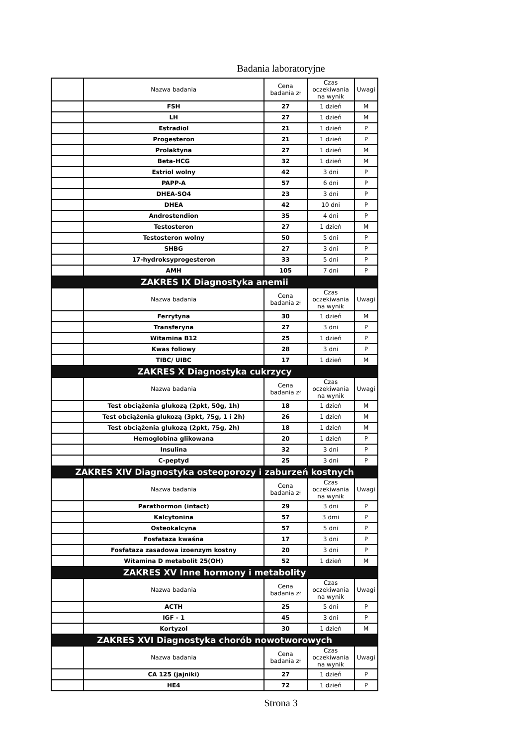Badania laboratoryjne
| | Nazwa badania | Cena badania zł | Czas oczekiwania na wynik | Uwagi |
| --- | --- | --- | --- | --- |
| | FSH | 27 | 1 dzień | M |
| | LH | 27 | 1 dzień | M |
| | Estradiol | 21 | 1 dzień | P |
| | Progesteron | 21 | 1 dzień | P |
| | Prolaktyna | 27 | 1 dzień | M |
| | Beta-HCG | 32 | 1 dzień | M |
| | Estriol wolny | 42 | 3 dni | P |
| | PAPP-A | 57 | 6 dni | P |
| | DHEA-SO4 | 23 | 3 dni | P |
| | DHEA | 42 | 10 dni | P |
| | Androstendion | 35 | 4 dni | P |
| | Testosteron | 27 | 1 dzień | M |
| | Testosteron wolny | 50 | 5 dni | P |
| | SHBG | 27 | 3 dni | P |
| | 17-hydroksyprogesteron | 33 | 5 dni | P |
| | AMH | 105 | 7 dni | P |
| ZAKRES IX Diagnostyka anemii | | | | |
| | Nazwa badania | Cena badania zł | Czas oczekiwania na wynik | Uwagi |
| | Ferrytyna | 30 | 1 dzień | M |
| | Transferyna | 27 | 3 dni | P |
| | Witamina B12 | 25 | 1 dzień | P |
| | Kwas foliowy | 28 | 3 dni | P |
| | TIBC/ UIBC | 17 | 1 dzień | M |
| ZAKRES X Diagnostyka cukrzycy | | | | |
| | Nazwa badania | Cena badania zł | Czas oczekiwania na wynik | Uwagi |
| | Test obciążenia glukozą (2pkt, 50g, 1h) | 18 | 1 dzień | M |
| | Test obciążenia glukozą (3pkt, 75g, 1 i 2h) | 26 | 1 dzień | M |
| | Test obciążenia glukozą (2pkt, 75g, 2h) | 18 | 1 dzień | M |
| | Hemoglobina glikowana | 20 | 1 dzień | P |
| | Insulina | 32 | 3 dni | P |
| | C-peptyd | 25 | 3 dni | P |
| ZAKRES XIV Diagnostyka osteoporozy i zaburzeń kostnych | | | | |
| | Nazwa badania | Cena badania zł | Czas oczekiwania na wynik | Uwagi |
| | Parathormon (intact) | 29 | 3 dni | P |
| | Kalcytonina | 57 | 3 dmi | P |
| | Osteokalcyna | 57 | 5 dni | P |
| | Fosfataza kwaśna | 17 | 3 dni | P |
| | Fosfataza zasadowa izoenzym kostny | 20 | 3 dni | P |
| | Witamina D metabolit 25(OH) | 52 | 1 dzień | M |
| ZAKRES XV Inne hormony i metabolity | | | | |
| | Nazwa badania | Cena badania zł | Czas oczekiwania na wynik | Uwagi |
| | ACTH | 25 | 5 dni | P |
| | IGF - 1 | 45 | 3 dni | P |
| | Kortyzol | 30 | 1 dzień | M |
| ZAKRES XVI Diagnostyka chorób nowotworowych | | | | |
| | Nazwa badania | Cena badania zł | Czas oczekiwania na wynik | Uwagi |
| | CA 125 (jajniki) | 27 | 1 dzień | P |
| | HE4 | 72 | 1 dzień | P |
Strona 3